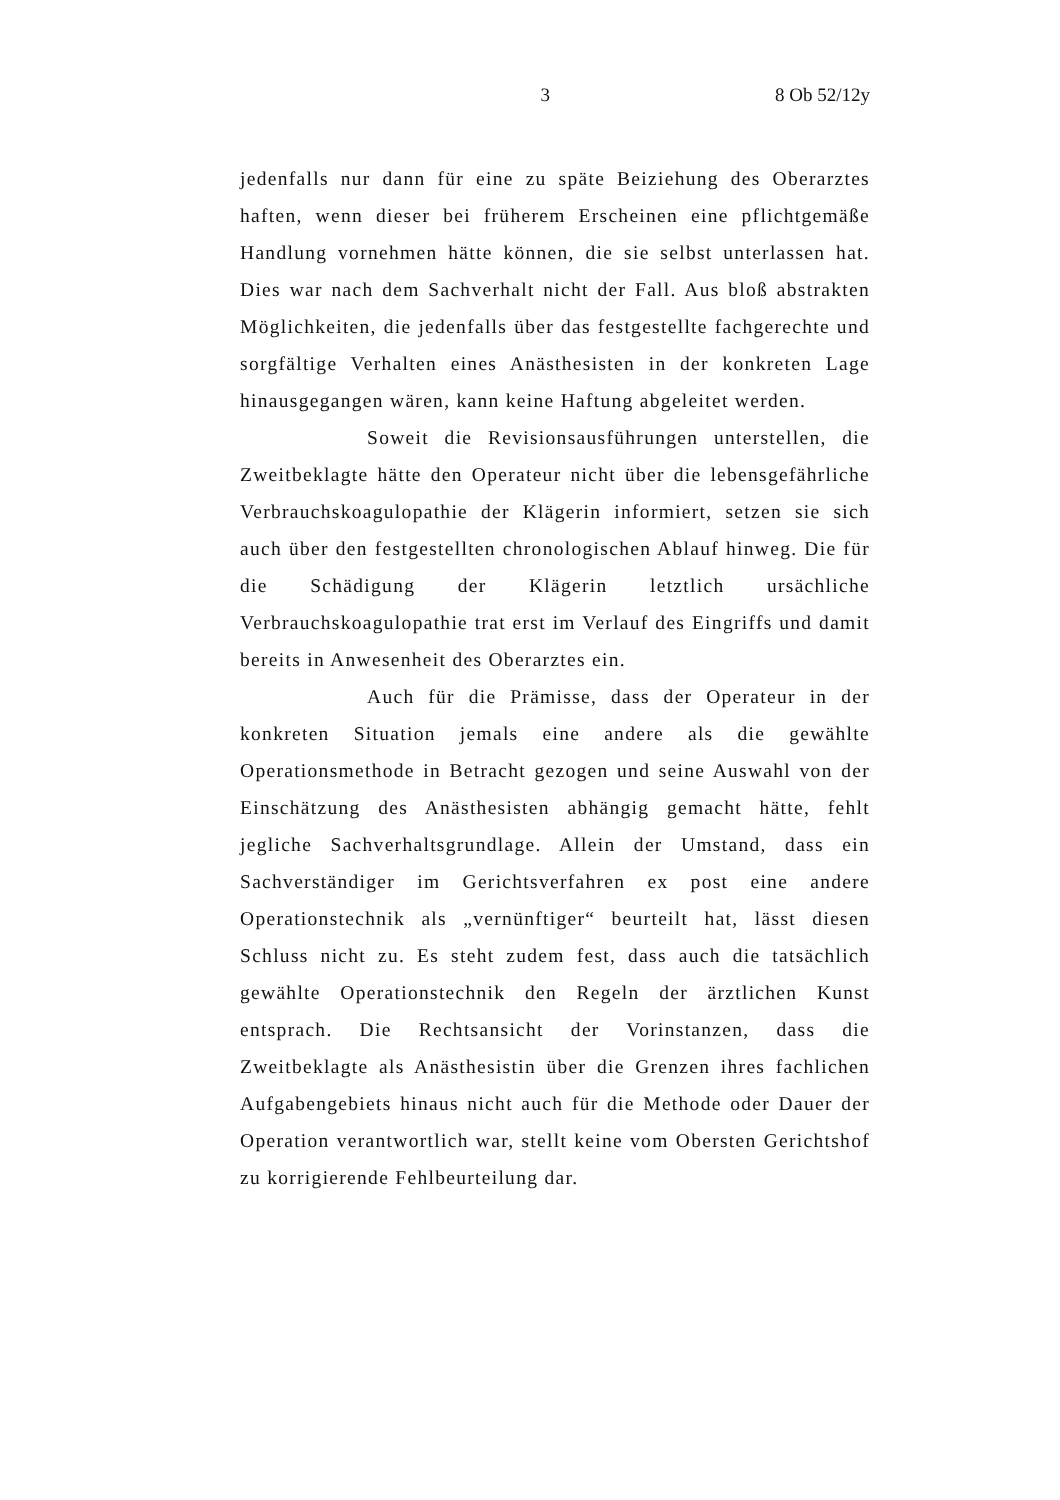3 8 Ob 52/12y
jedenfalls nur dann für eine zu späte Beiziehung des Oberarztes haften, wenn dieser bei früherem Erscheinen eine pflichtgemäße Handlung vornehmen hätte können, die sie selbst unterlassen hat. Dies war nach dem Sachverhalt nicht der Fall. Aus bloß abstrakten Möglichkeiten, die jedenfalls über das festgestellte fachgerechte und sorgfältige Verhalten eines Anästhesisten in der konkreten Lage hinausgegangen wären, kann keine Haftung abgeleitet werden.
Soweit die Revisionsausführungen unterstellen, die Zweitbeklagte hätte den Operateur nicht über die lebensgefährliche Verbrauchskoagulopathie der Klägerin informiert, setzen sie sich auch über den festgestellten chronologischen Ablauf hinweg. Die für die Schädigung der Klägerin letztlich ursächliche Verbrauchskoagulopathie trat erst im Verlauf des Eingriffs und damit bereits in Anwesenheit des Oberarztes ein.
Auch für die Prämisse, dass der Operateur in der konkreten Situation jemals eine andere als die gewählte Operationsmethode in Betracht gezogen und seine Auswahl von der Einschätzung des Anästhesisten abhängig gemacht hätte, fehlt jegliche Sachverhaltsgrundlage. Allein der Umstand, dass ein Sachverständiger im Gerichtsverfahren ex post eine andere Operationstechnik als „vernünftiger“ beurteilt hat, lässt diesen Schluss nicht zu. Es steht zudem fest, dass auch die tatsächlich gewählte Operationstechnik den Regeln der ärztlichen Kunst entsprach. Die Rechtsansicht der Vorinstanzen, dass die Zweitbeklagte als Anästhesistin über die Grenzen ihres fachlichen Aufgabengebiets hinaus nicht auch für die Methode oder Dauer der Operation verantwortlich war, stellt keine vom Obersten Gerichtshof zu korrigierende Fehlbeurteilung dar.